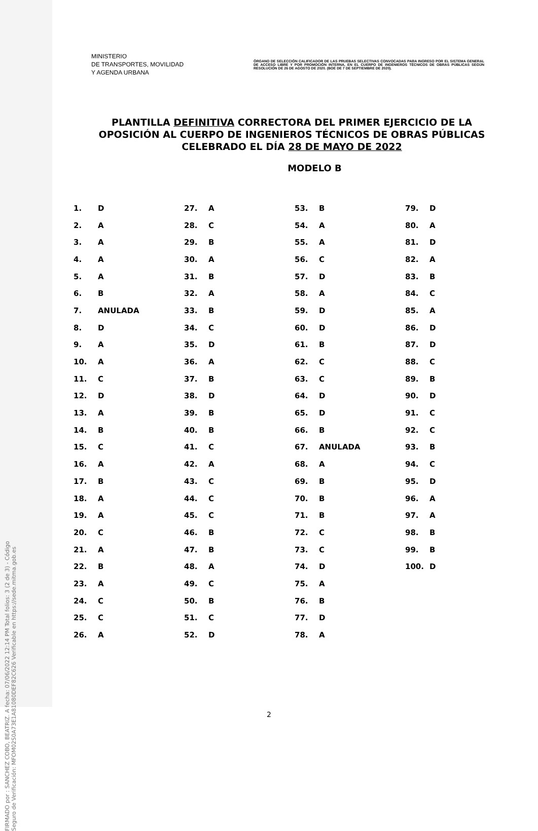FIRMADO por : SANCHEZ COBO, BEATRIZ. A fecha: 07/06/2022 12:14 PM Total folios: 3 (2 de 3) - Código Seguro de Verificación: MFOM02S0A73E1A81080DEF82C626 Verificable en https://sede.mitma.gob.es
MINISTERIO
DE TRANSPORTES, MOVILIDAD
Y AGENDA URBANA
ÓRGANO DE SELECCIÓN CALIFICADOR DE LAS PRUEBAS SELECTIVAS CONVOCADAS PARA INGRESO POR EL SISTEMA GENERAL DE ACCESO LIBRE Y POR PROMOCIÓN INTERNA, EN EL CUERPO DE INGENIEROS TÉCNICOS DE OBRAS PÚBLICAS SEGÚN RESOLUCIÓN DE 26 DE AGOSTO DE 2020. (BOE DE 7 DE SEPTIEMBRE DE 2020).
PLANTILLA DEFINITIVA CORRECTORA DEL PRIMER EJERCICIO DE LA OPOSICIÓN AL CUERPO DE INGENIEROS TÉCNICOS DE OBRAS PÚBLICAS CELEBRADO EL DÍA 28 DE MAYO DE 2022
MODELO B
| 1. | D | 27. | A | 53. | B | 79. | D |
| 2. | A | 28. | C | 54. | A | 80. | A |
| 3. | A | 29. | B | 55. | A | 81. | D |
| 4. | A | 30. | A | 56. | C | 82. | A |
| 5. | A | 31. | B | 57. | D | 83. | B |
| 6. | B | 32. | A | 58. | A | 84. | C |
| 7. | ANULADA | 33. | B | 59. | D | 85. | A |
| 8. | D | 34. | C | 60. | D | 86. | D |
| 9. | A | 35. | D | 61. | B | 87. | D |
| 10. | A | 36. | A | 62. | C | 88. | C |
| 11. | C | 37. | B | 63. | C | 89. | B |
| 12. | D | 38. | D | 64. | D | 90. | D |
| 13. | A | 39. | B | 65. | D | 91. | C |
| 14. | B | 40. | B | 66. | B | 92. | C |
| 15. | C | 41. | C | 67. | ANULADA | 93. | B |
| 16. | A | 42. | A | 68. | A | 94. | C |
| 17. | B | 43. | C | 69. | B | 95. | D |
| 18. | A | 44. | C | 70. | B | 96. | A |
| 19. | A | 45. | C | 71. | B | 97. | A |
| 20. | C | 46. | B | 72. | C | 98. | B |
| 21. | A | 47. | B | 73. | C | 99. | B |
| 22. | B | 48. | A | 74. | D | 100. | D |
| 23. | A | 49. | C | 75. | A | | |
| 24. | C | 50. | B | 76. | B | | |
| 25. | C | 51. | C | 77. | D | | |
| 26. | A | 52. | D | 78. | A | | |
2